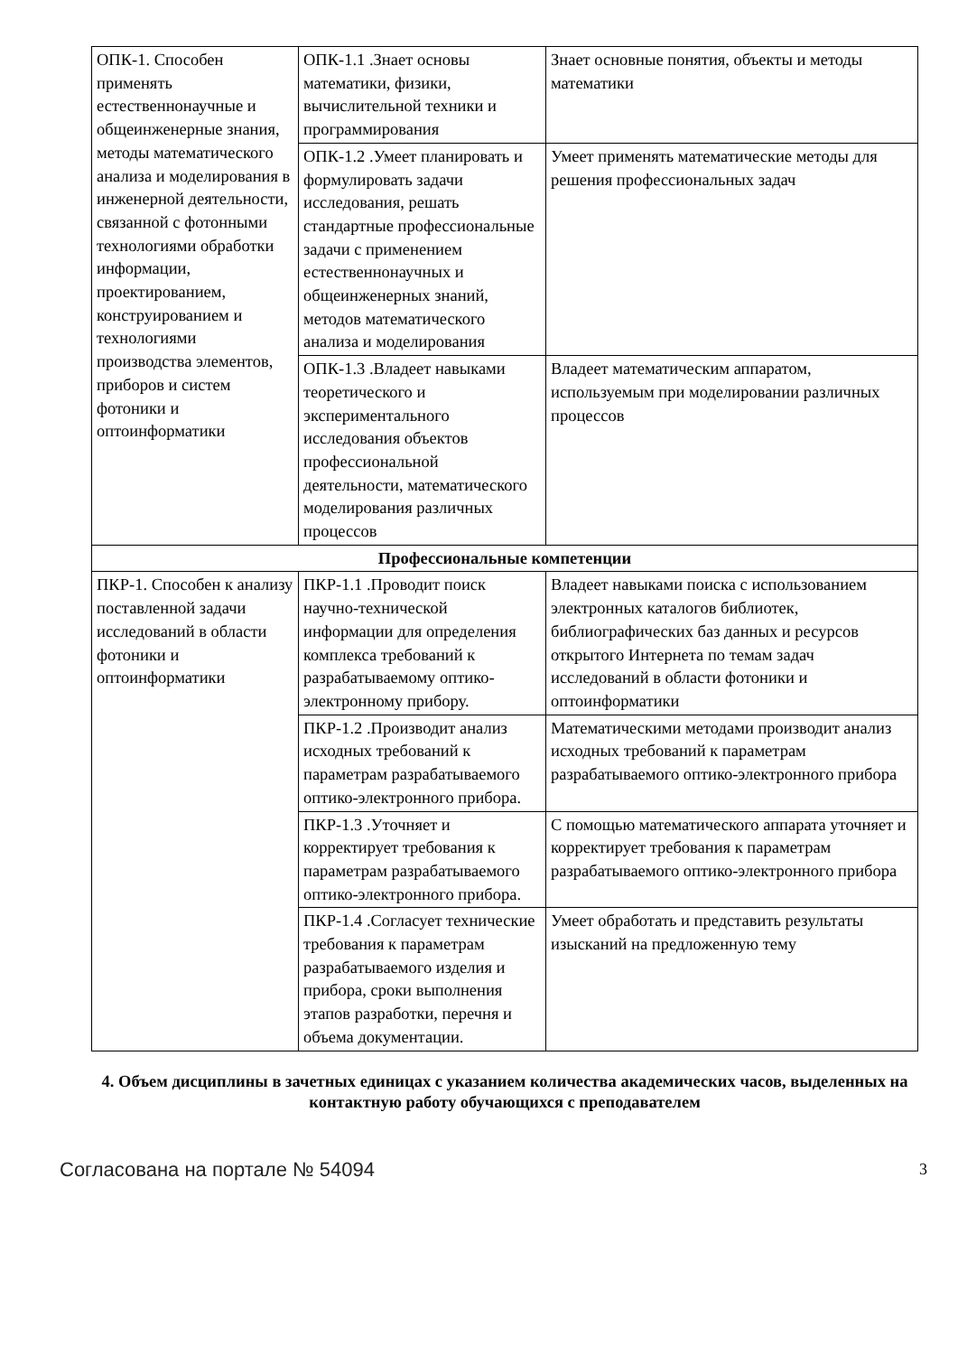| ОПК-1. Способен применять естественнонаучные и общеинженерные знания, методы математического анализа и моделирования в инженерной деятельности, связанной с фотонными технологиями обработки информации, проектированием, конструированием и технологиями производства элементов, приборов и систем фотоники и оптоинформатики | ОПК-1.1 .Знает основы математики, физики, вычислительной техники и программирования | Знает основные понятия, объекты и методы математики |
| | ОПК-1.2 .Умеет планировать и формулировать задачи исследования, решать стандартные профессиональные задачи с применением естественнонаучных и общеинженерных знаний, методов математического анализа и моделирования | Умеет применять математические методы для решения профессиональных задач |
| | ОПК-1.3 .Владеет навыками теоретического и экспериментального исследования объектов профессиональной деятельности, математического моделирования различных процессов | Владеет математическим аппаратом, используемым при моделировании различных процессов |
| Профессиональные компетенции | | |
| ПКР-1. Способен к анализу поставленной задачи исследований в области фотоники и оптоинформатики | ПКР-1.1 .Проводит поиск научно-технической информации для определения комплекса требований к разрабатываемому оптико-электронному прибору. | Владеет навыками поиска с использованием электронных каталогов библиотек, библиографических баз данных и ресурсов открытого Интернета по темам задач исследований в области фотоники и оптоинформатики |
| | ПКР-1.2 .Производит анализ исходных требований к параметрам разрабатываемого оптико-электронного прибора. | Математическими методами производит анализ исходных требований к параметрам разрабатываемого оптико-электронного прибора |
| | ПКР-1.3 .Уточняет и корректирует требования к параметрам разрабатываемого оптико-электронного прибора. | С помощью математического аппарата уточняет и корректирует требования к параметрам разрабатываемого оптико-электронного прибора |
| | ПКР-1.4 .Согласует технические требования к параметрам разрабатываемого изделия и прибора, сроки выполнения этапов разработки, перечня и объема документации. | Умеет обработать и представить результаты изысканий на предложенную тему |
4. Объем дисциплины в зачетных единицах с указанием количества академических часов, выделенных на контактную работу обучающихся с преподавателем
Согласована на портале № 54094 3